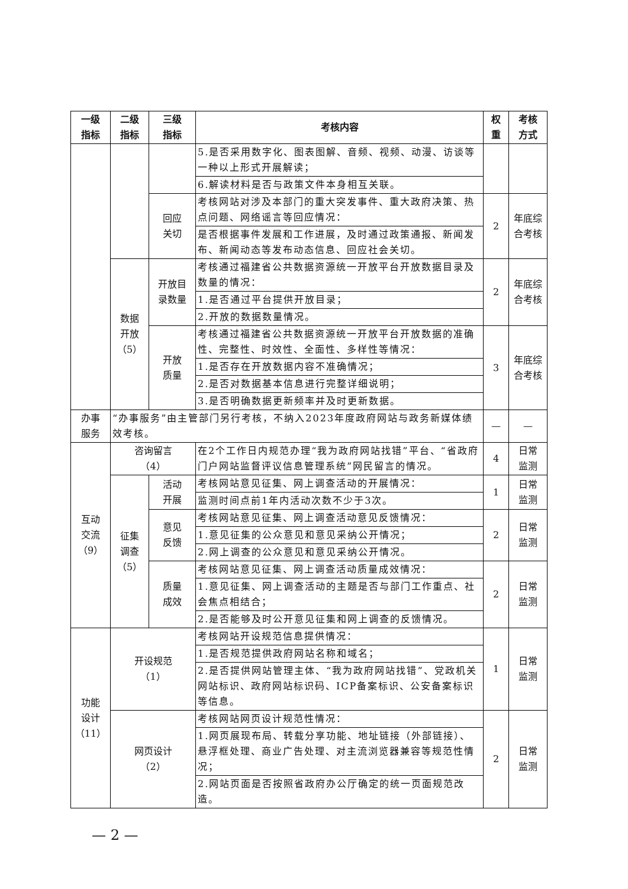| 一级 指标 | 二级 指标 | 三级 指标 | 考核内容 | 权 重 | 考核 方式 |
| --- | --- | --- | --- | --- | --- |
| | | | 5.是否采用数字化、图表图解、音频、视频、动漫、访谈等一种以上形式开展解读； | | |
| | | | 6.解读材料是否与政策文件本身相互关联。 | | |
| | | 回应 关切 | 考核网站对涉及本部门的重大突发事件、重大政府决策、热点问题、网络谣言等回应情况： | 2 | 年底综 合考核 |
| | | | 是否根据事件发展和工作进展，及时通过政策通报、新闻发布、新闻动态等发布动态信息、回应社会关切。 | | |
| | 数据 开放 （5） | 开放目 录数量 | 考核通过福建省公共数据资源统一开放平台开放数据目录及数量的情况： | 2 | 年底综 合考核 |
| | | | 1.是否通过平台提供开放目录； | | |
| | | | 2.开放的数据数量情况。 | | |
| | | 开放 质量 | 考核通过福建省公共数据资源统一开放平台开放数据的准确性、完整性、时效性、全面性、多样性等情况： | 3 | 年底综 合考核 |
| | | | 1.是否存在开放数据内容不准确情况； | | |
| | | | 2.是否对数据基本信息进行完整详细说明； | | |
| | | | 3.是否明确数据更新频率并及时更新数据。 | | |
| 办事 服务 | “办事服务”由主管部门另行考核，不纳入2023年度政府网站与政务新媒体绩效考核。 | | | — | — |
| 互动 交流 （9） | 咨询留言 （4） | | 在2个工作日内规范办理“我为政府网站找错”平台、“省政府门户网站监督评议信息管理系统”网民留言的情况。 | 4 | 日常 监测 |
| | 征集 调查 （5） | 活动 开展 | 考核网站意见征集、网上调查活动的开展情况： | 1 | 日常 监测 |
| | | | 监测时间点前1年内活动次数不少于3次。 | | |
| | | 意见 反馈 | 考核网站意见征集、网上调查活动意见反馈情况： | 2 | 日常 监测 |
| | | | 1.意见征集的公众意见和意见采纳公开情况； | | |
| | | | 2.网上调查的公众意见和意见采纳公开情况。 | | |
| | | 质量 成效 | 考核网站意见征集、网上调查活动质量成效情况： | 2 | 日常 监测 |
| | | | 1.意见征集、网上调查活动的主题是否与部门工作重点、社会焦点相结合； | | |
| | | | 2.是否能够及时公开意见征集和网上调查的反馈情况。 | | |
| 功能 设计 （11） | 开设规范 （1） | | 考核网站开设规范信息提供情况： | 1 | 日常 监测 |
| | | | 1.是否规范提供政府网站名称和域名； | | |
| | | | 2.是否提供网站管理主体、“我为政府网站找错”、党政机关网站标识、政府网站标识码、ICP备案标识、公安备案标识等信息。 | | |
| | 网页设计 （2） | | 考核网站网页设计规范性情况： | 2 | 日常 监测 |
| | | | 1.网页展现布局、转载分享功能、地址链接（外部链接）、悬浮框处理、商业广告处理、对主流浏览器兼容等规范性情况； | | |
| | | | 2.网站页面是否按照省政府办公厅确定的统一页面规范改造。 | | |
— 2 —